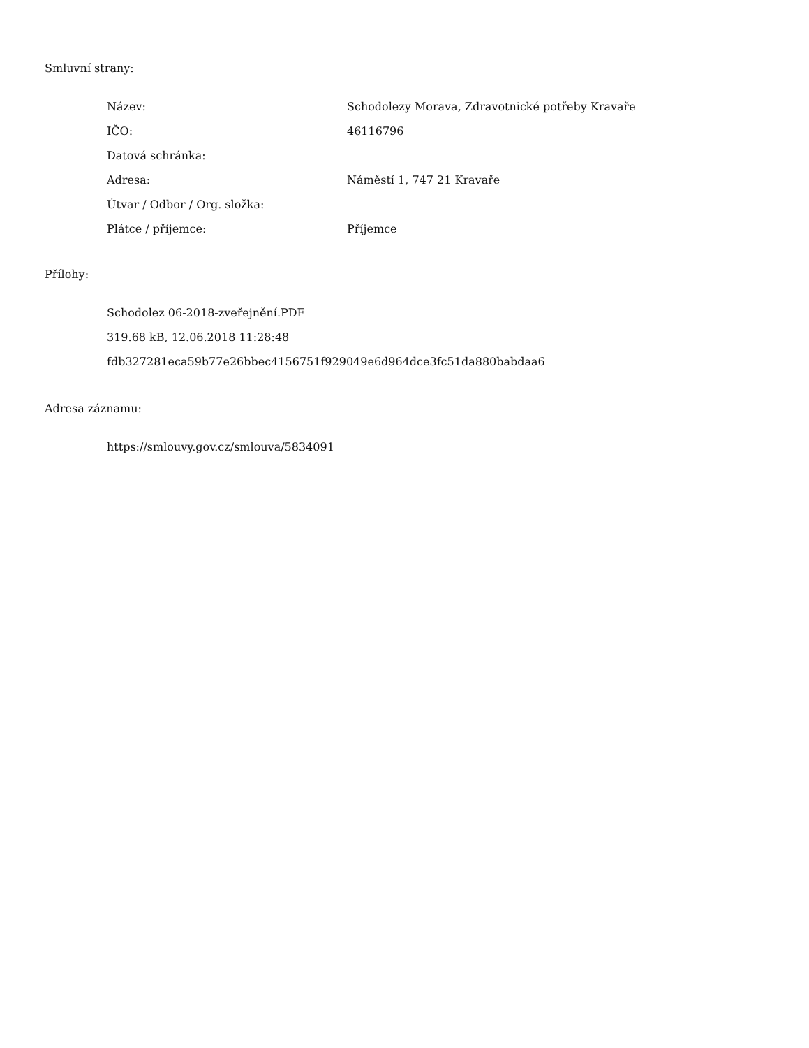Smluvní strany:
| Název: | Schodolezy Morava, Zdravotnické potřeby Kravaře |
| IČO: | 46116796 |
| Datová schránka: | |
| Adresa: | Náměstí 1, 747 21 Kravaře |
| Útvar / Odbor / Org. složka: | |
| Plátce / příjemce: | Příjemce |
Přílohy:
Schodolez 06-2018-zveřejnění.PDF
319.68 kB, 12.06.2018 11:28:48
fdb327281eca59b77e26bbec4156751f929049e6d964dce3fc51da880babdaa6
Adresa záznamu:
https://smlouvy.gov.cz/smlouva/5834091